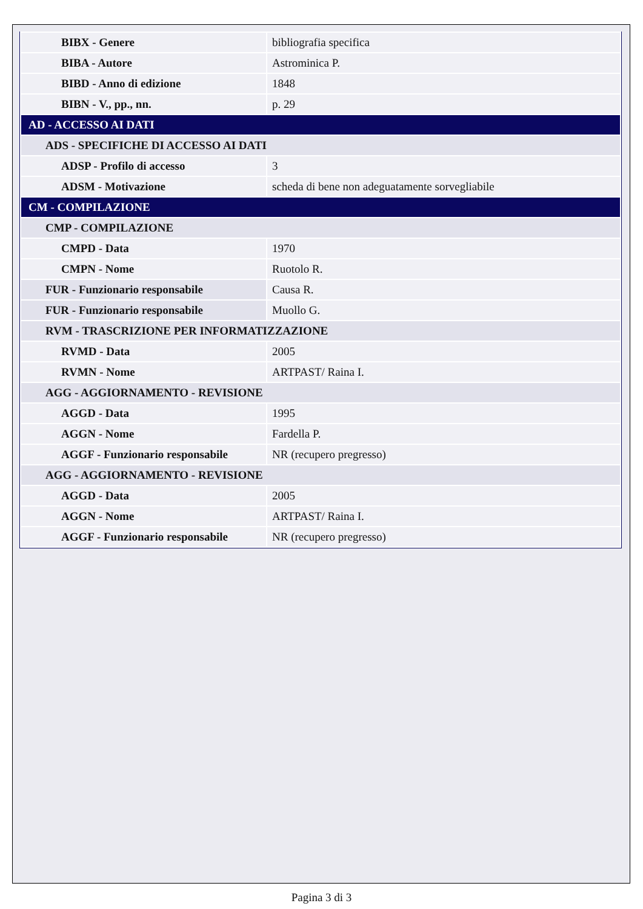| BIBX - Genere | bibliografia specifica |
| BIBA - Autore | Astrominica P. |
| BIBD - Anno di edizione | 1848 |
| BIBN - V., pp., nn. | p. 29 |
| AD - ACCESSO AI DATI | |
| ADS - SPECIFICHE DI ACCESSO AI DATI | |
| ADSP - Profilo di accesso | 3 |
| ADSM - Motivazione | scheda di bene non adeguatamente sorvegliabile |
| CM - COMPILAZIONE | |
| CMP - COMPILAZIONE | |
| CMPD - Data | 1970 |
| CMPN - Nome | Ruotolo R. |
| FUR - Funzionario responsabile | Causa R. |
| FUR - Funzionario responsabile | Muollo G. |
| RVM - TRASCRIZIONE PER INFORMATIZZAZIONE | |
| RVMD - Data | 2005 |
| RVMN - Nome | ARTPAST/ Raina I. |
| AGG - AGGIORNAMENTO - REVISIONE | |
| AGGD - Data | 1995 |
| AGGN - Nome | Fardella P. |
| AGGF - Funzionario responsabile | NR (recupero pregresso) |
| AGG - AGGIORNAMENTO - REVISIONE | |
| AGGD - Data | 2005 |
| AGGN - Nome | ARTPAST/ Raina I. |
| AGGF - Funzionario responsabile | NR (recupero pregresso) |
Pagina 3 di 3